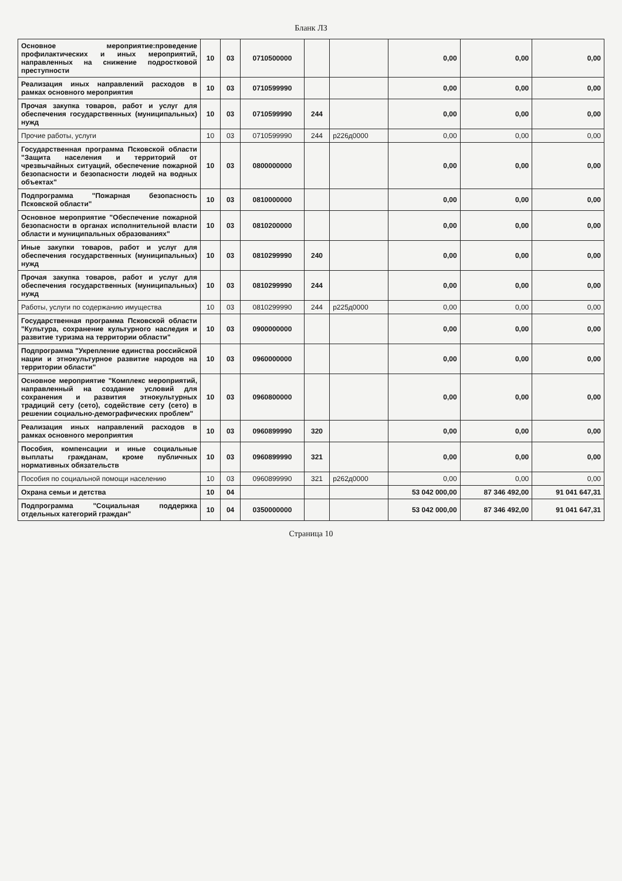Бланк ЛЗ
| Основное мероприятие:проведение профилактических и иных мероприятий, направленных на снижение подростковой преступности | 10 | 03 | 0710500000 | | | 0,00 | 0,00 | 0,00 |
| Реализация иных направлений расходов в рамках основного мероприятия | 10 | 03 | 0710599990 | | | 0,00 | 0,00 | 0,00 |
| Прочая закупка товаров, работ и услуг для обеспечения государственных (муниципальных) нужд | 10 | 03 | 0710599990 | 244 | | 0,00 | 0,00 | 0,00 |
| Прочие работы, услуги | 10 | 03 | 0710599990 | 244 | р226д0000 | 0,00 | 0,00 | 0,00 |
| Государственная программа Псковской области "Защита населения и территорий от чрезвычайных ситуаций, обеспечение пожарной безопасности и безопасности людей на водных объектах" | 10 | 03 | 0800000000 | | | 0,00 | 0,00 | 0,00 |
| Подпрограмма "Пожарная безопасность Псковской области" | 10 | 03 | 0810000000 | | | 0,00 | 0,00 | 0,00 |
| Основное мероприятие "Обеспечение пожарной безопасности в органах исполнительной власти области и муниципальных образованиях" | 10 | 03 | 0810200000 | | | 0,00 | 0,00 | 0,00 |
| Иные закупки товаров, работ и услуг для обеспечения государственных (муниципальных) нужд | 10 | 03 | 0810299990 | 240 | | 0,00 | 0,00 | 0,00 |
| Прочая закупка товаров, работ и услуг для обеспечения государственных (муниципальных) нужд | 10 | 03 | 0810299990 | 244 | | 0,00 | 0,00 | 0,00 |
| Работы, услуги по содержанию имущества | 10 | 03 | 0810299990 | 244 | р225д0000 | 0,00 | 0,00 | 0,00 |
| Государственная программа Псковской области "Культура, сохранение культурного наследия и развитие туризма на территории области" | 10 | 03 | 0900000000 | | | 0,00 | 0,00 | 0,00 |
| Подпрограмма "Укрепление единства российской нации и этнокультурное развитие народов на территории области" | 10 | 03 | 0960000000 | | | 0,00 | 0,00 | 0,00 |
| Основное мероприятие "Комплекс мероприятий, направленный на создание условий для сохранения и развития этнокультурных традиций сету (сето), содействие сету (сето) в решении социально-демографических проблем" | 10 | 03 | 0960800000 | | | 0,00 | 0,00 | 0,00 |
| Реализация иных направлений расходов в рамках основного мероприятия | 10 | 03 | 0960899990 | 320 | | 0,00 | 0,00 | 0,00 |
| Пособия, компенсации и иные социальные выплаты гражданам, кроме публичных нормативных обязательств | 10 | 03 | 0960899990 | 321 | | 0,00 | 0,00 | 0,00 |
| Пособия по социальной помощи населению | 10 | 03 | 0960899990 | 321 | р262д0000 | 0,00 | 0,00 | 0,00 |
| Охрана семьи и детства | 10 | 04 | | | | 53 042 000,00 | 87 346 492,00 | 91 041 647,31 |
| Подпрограмма "Социальная поддержка отдельных категорий граждан" | 10 | 04 | 0350000000 | | | 53 042 000,00 | 87 346 492,00 | 91 041 647,31 |
Страница 10